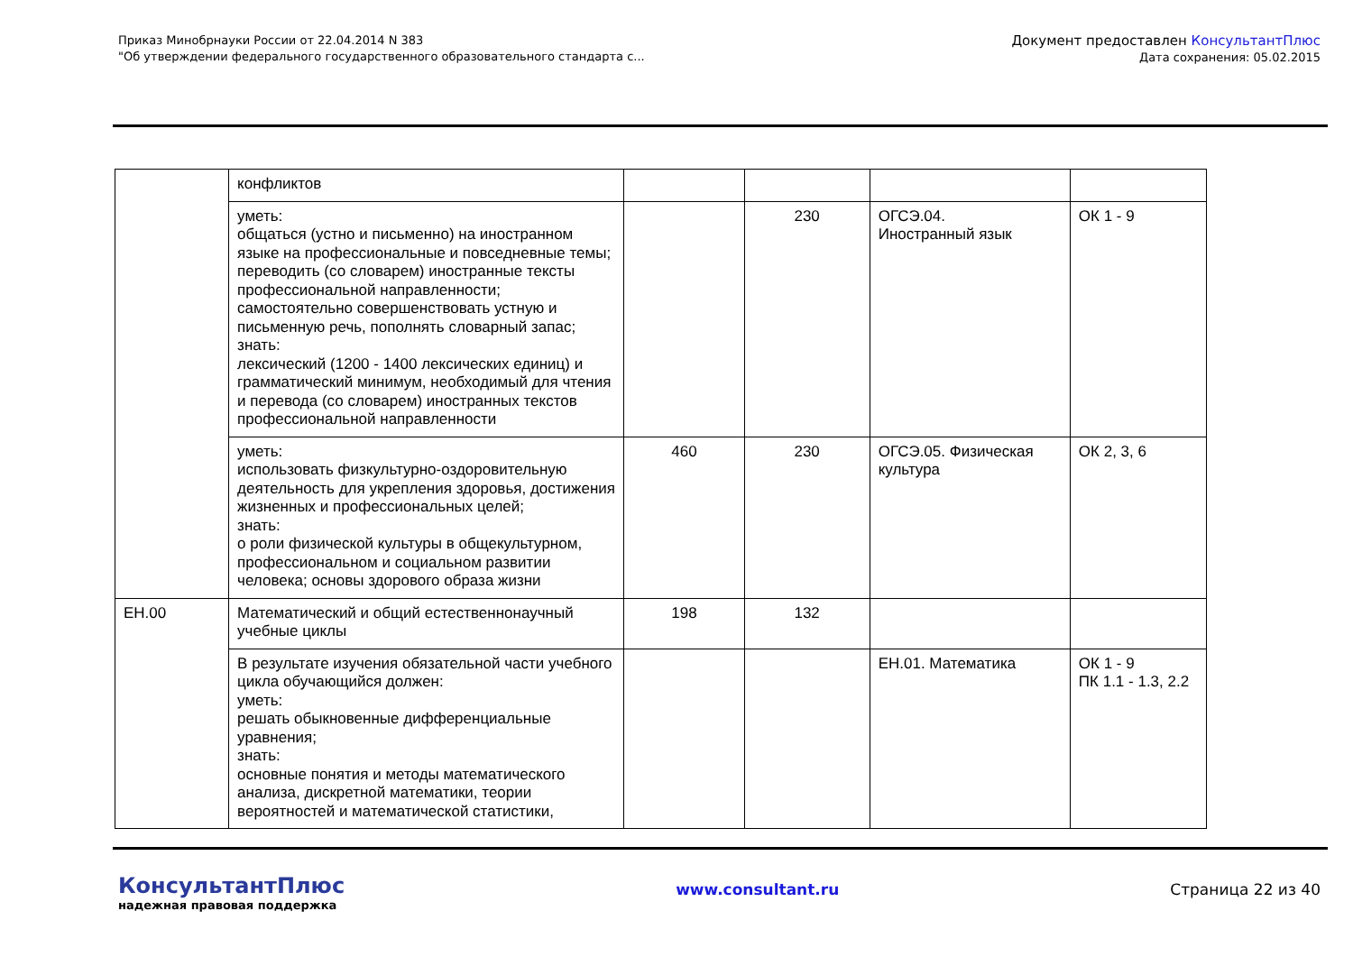Приказ Минобрнауки России от 22.04.2014 N 383
"Об утверждении федерального государственного образовательного стандарта с...
Документ предоставлен КонсультантПлюс
Дата сохранения: 05.02.2015
| | конфликтов | | | | |
| | уметь: общаться (устно и письменно) на иностранном языке на профессиональные и повседневные темы; переводить (со словарем) иностранные тексты профессиональной направленности; самостоятельно совершенствовать устную и письменную речь, пополнять словарный запас; знать: лексический (1200 - 1400 лексических единиц) и грамматический минимум, необходимый для чтения и перевода (со словарем) иностранных текстов профессиональной направленности | | 230 | ОГСЭ.04. Иностранный язык | ОК 1 - 9 |
| | уметь: использовать физкультурно-оздоровительную деятельность для укрепления здоровья, достижения жизненных и профессиональных целей; знать: о роли физической культуры в общекультурном, профессиональном и социальном развитии человека; основы здорового образа жизни | 460 | 230 | ОГСЭ.05. Физическая культура | ОК 2, 3, 6 |
| ЕН.00 | Математический и общий естественнонаучный учебные циклы | 198 | 132 | | |
| | В результате изучения обязательной части учебного цикла обучающийся должен: уметь: решать обыкновенные дифференциальные уравнения; знать: основные понятия и методы математического анализа, дискретной математики, теории вероятностей и математической статистики, | | | ЕН.01. Математика | ОК 1 - 9 ПК 1.1 - 1.3, 2.2 |
КонсультантПлюс
надежная правовая поддержка
www.consultant.ru Страница 22 из 40